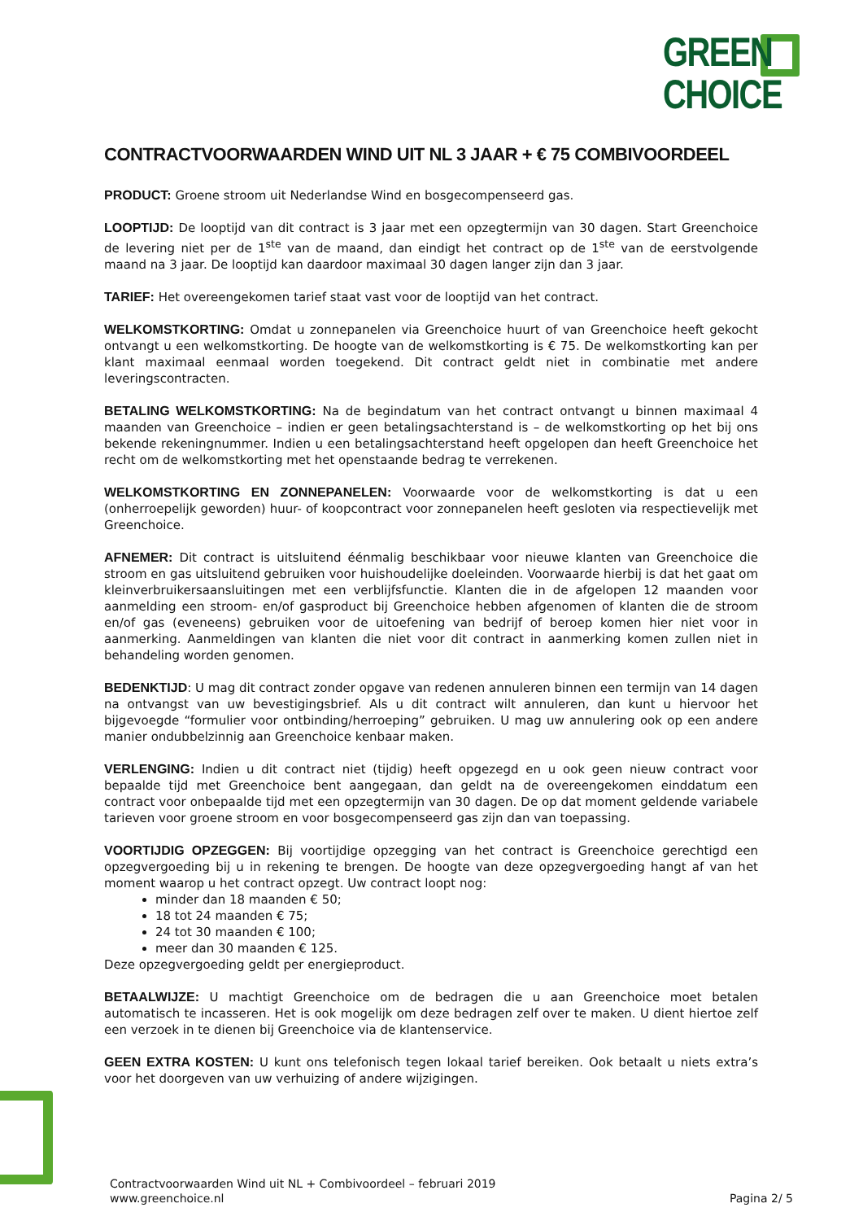GREEN
CHOICE
CONTRACTVOORWAARDEN WIND UIT NL 3 JAAR + € 75 COMBIVOORDEEL
PRODUCT: Groene stroom uit Nederlandse Wind en bosgecompenseerd gas.
LOOPTIJD: De looptijd van dit contract is 3 jaar met een opzegtermijn van 30 dagen. Start Greenchoice de levering niet per de 1<sup>ste</sup> van de maand, dan eindigt het contract op de 1<sup>ste</sup> van de eerstvolgende maand na 3 jaar. De looptijd kan daardoor maximaal 30 dagen langer zijn dan 3 jaar.
TARIEF: Het overeengekomen tarief staat vast voor de looptijd van het contract.
WELKOMSTKORTING: Omdat u zonnepanelen via Greenchoice huurt of van Greenchoice heeft gekocht ontvangt u een welkomstkorting. De hoogte van de welkomstkorting is € 75. De welkomstkorting kan per klant maximaal eenmaal worden toegekend. Dit contract geldt niet in combinatie met andere leveringscontracten.
BETALING WELKOMSTKORTING: Na de begindatum van het contract ontvangt u binnen maximaal 4 maanden van Greenchoice – indien er geen betalingsachterstand is – de welkomstkorting op het bij ons bekende rekeningnummer. Indien u een betalingsachterstand heeft opgelopen dan heeft Greenchoice het recht om de welkomstkorting met het openstaande bedrag te verrekenen.
WELKOMSTKORTING EN ZONNEPANELEN: Voorwaarde voor de welkomstkorting is dat u een (onherroepelijk geworden) huur- of koopcontract voor zonnepanelen heeft gesloten via respectievelijk met Greenchoice.
AFNEMER: Dit contract is uitsluitend éénmalig beschikbaar voor nieuwe klanten van Greenchoice die stroom en gas uitsluitend gebruiken voor huishoudelijke doeleinden. Voorwaarde hierbij is dat het gaat om kleinverbruikersaansluitingen met een verblijfsfunctie. Klanten die in de afgelopen 12 maanden voor aanmelding een stroom- en/of gasproduct bij Greenchoice hebben afgenomen of klanten die de stroom en/of gas (eveneens) gebruiken voor de uitoefening van bedrijf of beroep komen hier niet voor in aanmerking. Aanmeldingen van klanten die niet voor dit contract in aanmerking komen zullen niet in behandeling worden genomen.
BEDENKTIJD: U mag dit contract zonder opgave van redenen annuleren binnen een termijn van 14 dagen na ontvangst van uw bevestigingsbrief. Als u dit contract wilt annuleren, dan kunt u hiervoor het bijgevoegde “formulier voor ontbinding/herroeping” gebruiken. U mag uw annulering ook op een andere manier ondubbelzinnig aan Greenchoice kenbaar maken.
VERLENGING: Indien u dit contract niet (tijdig) heeft opgezegd en u ook geen nieuw contract voor bepaalde tijd met Greenchoice bent aangegaan, dan geldt na de overeengekomen einddatum een contract voor onbepaalde tijd met een opzegtermijn van 30 dagen. De op dat moment geldende variabele tarieven voor groene stroom en voor bosgecompenseerd gas zijn dan van toepassing.
VOORTIJDIG OPZEGGEN: Bij voortijdige opzegging van het contract is Greenchoice gerechtigd een opzegvergoeding bij u in rekening te brengen. De hoogte van deze opzegvergoeding hangt af van het moment waarop u het contract opzegt. Uw contract loopt nog:
minder dan 18 maanden € 50;
18 tot 24 maanden € 75;
24 tot 30 maanden € 100;
meer dan 30 maanden € 125.
Deze opzegvergoeding geldt per energieproduct.
BETAALWIJZE: U machtigt Greenchoice om de bedragen die u aan Greenchoice moet betalen automatisch te incasseren. Het is ook mogelijk om deze bedragen zelf over te maken. U dient hiertoe zelf een verzoek in te dienen bij Greenchoice via de klantenservice.
GEEN EXTRA KOSTEN: U kunt ons telefonisch tegen lokaal tarief bereiken. Ook betaalt u niets extra’s voor het doorgeven van uw verhuizing of andere wijzigingen.
Contractvoorwaarden Wind uit NL + Combivoordeel – februari 2019
www.greenchoice.nl Pagina 2/ 5